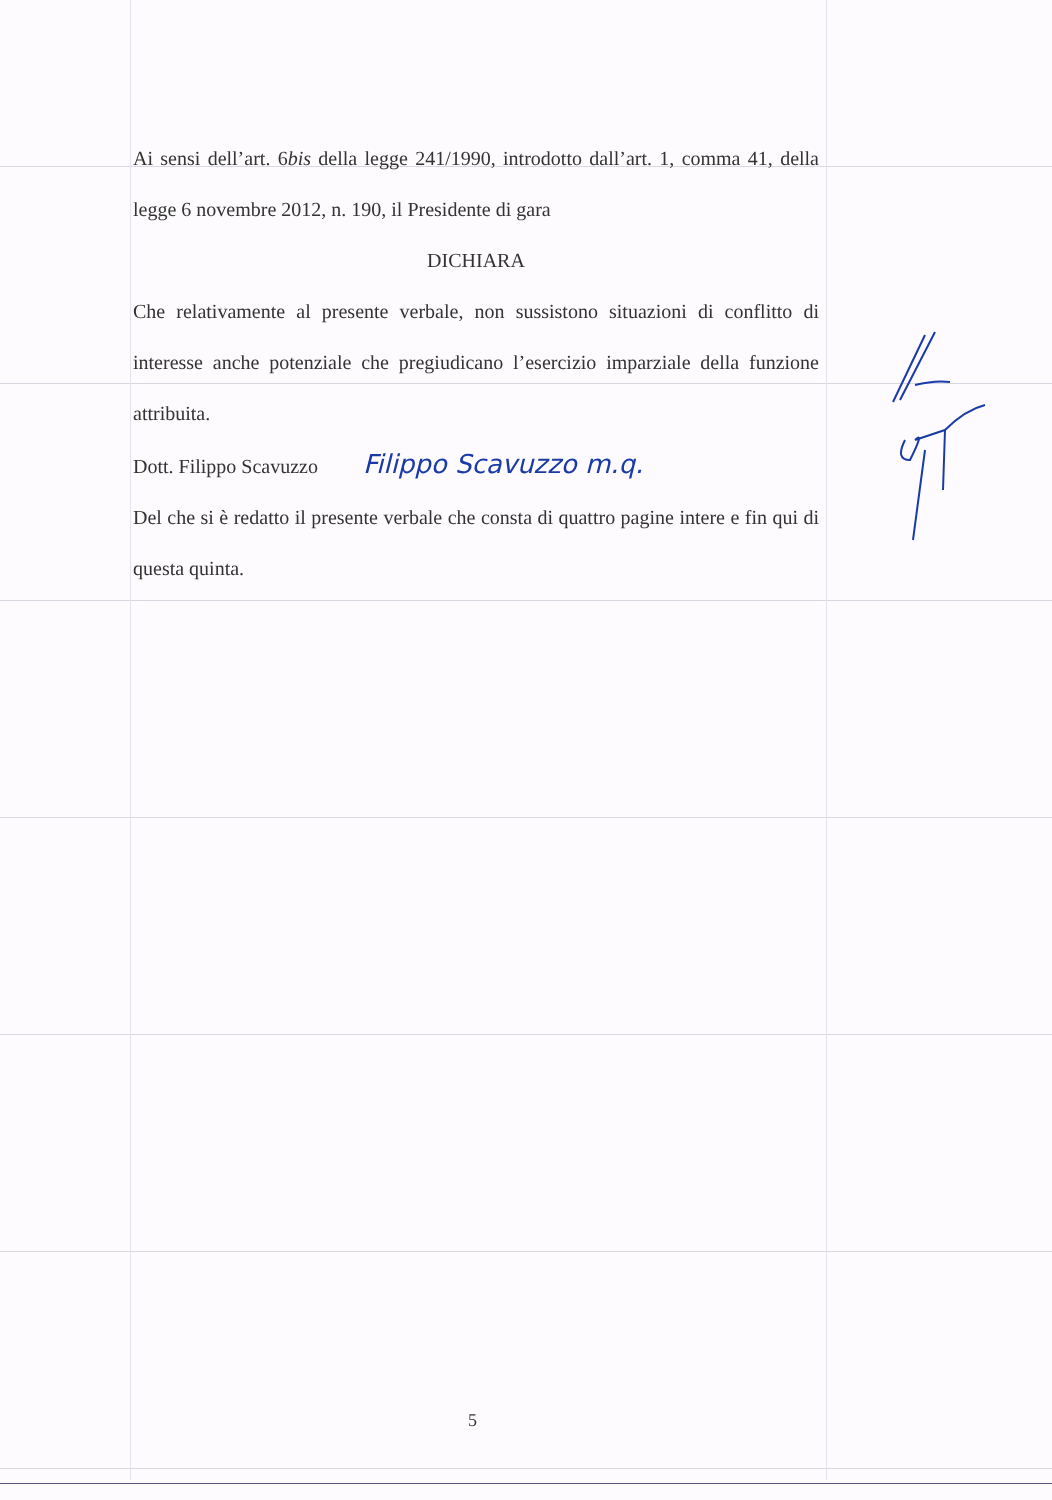Ai sensi dell’art. 6bis della legge 241/1990, introdotto dall’art. 1, comma 41, della legge 6 novembre 2012, n. 190, il Presidente di gara
DICHIARA
Che relativamente al presente verbale, non sussistono situazioni di conflitto di interesse anche potenziale che pregiudicano l’esercizio imparziale della funzione attribuita.
Dott. Filippo Scavuzzo Filippo Scavuzzo m.q.
Del che si è redatto il presente verbale che consta di quattro pagine intere e fin qui di questa quinta.
5